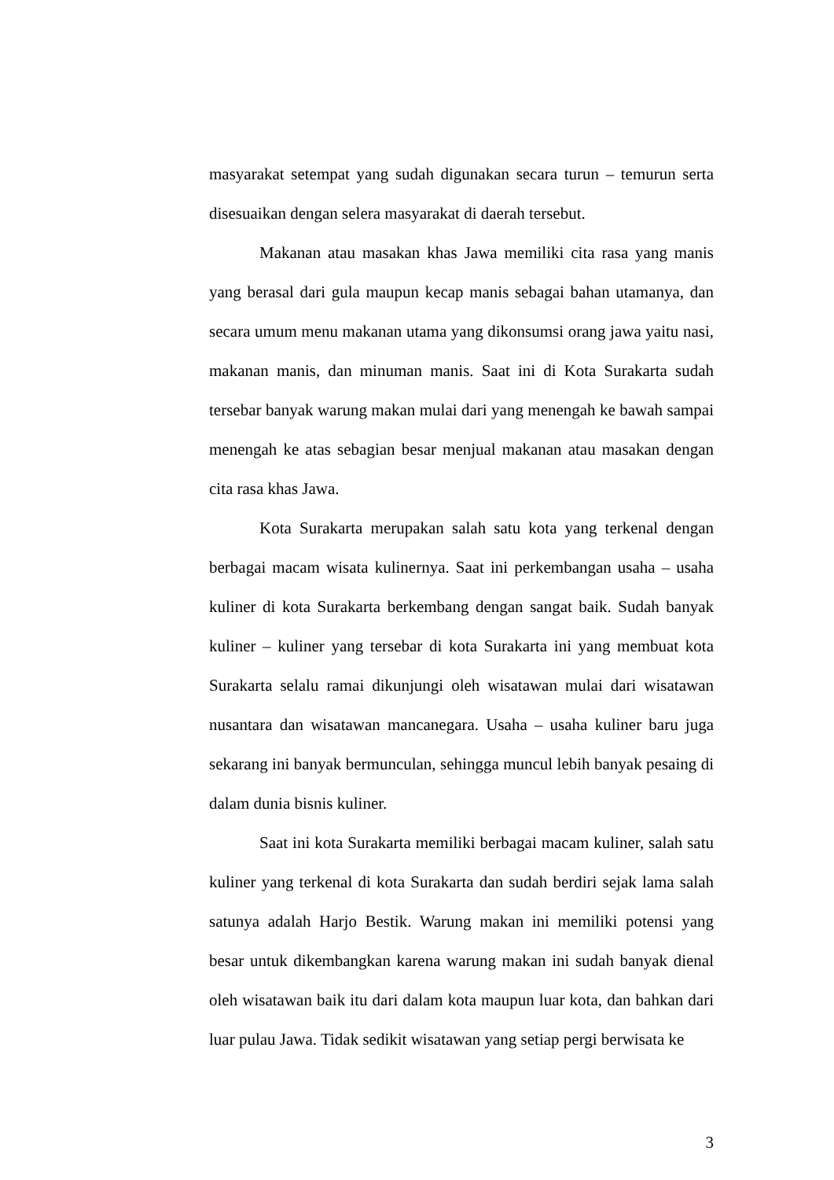masyarakat setempat yang sudah digunakan secara turun – temurun serta disesuaikan dengan selera masyarakat di daerah tersebut.
Makanan atau masakan khas Jawa memiliki cita rasa yang manis yang berasal dari gula maupun kecap manis sebagai bahan utamanya, dan secara umum menu makanan utama yang dikonsumsi orang jawa yaitu nasi, makanan manis, dan minuman manis. Saat ini di Kota Surakarta sudah tersebar banyak warung makan mulai dari yang menengah ke bawah sampai menengah ke atas sebagian besar menjual makanan atau masakan dengan cita rasa khas Jawa.
Kota Surakarta merupakan salah satu kota yang terkenal dengan berbagai macam wisata kulinernya. Saat ini perkembangan usaha – usaha kuliner di kota Surakarta berkembang dengan sangat baik. Sudah banyak kuliner – kuliner yang tersebar di kota Surakarta ini yang membuat kota Surakarta selalu ramai dikunjungi oleh wisatawan mulai dari wisatawan nusantara dan wisatawan mancanegara. Usaha – usaha kuliner baru juga sekarang ini banyak bermunculan, sehingga muncul lebih banyak pesaing di dalam dunia bisnis kuliner.
Saat ini kota Surakarta memiliki berbagai macam kuliner, salah satu kuliner yang terkenal di kota Surakarta dan sudah berdiri sejak lama salah satunya adalah Harjo Bestik. Warung makan ini memiliki potensi yang besar untuk dikembangkan karena warung makan ini sudah banyak dienal oleh wisatawan baik itu dari dalam kota maupun luar kota, dan bahkan dari luar pulau Jawa. Tidak sedikit wisatawan yang setiap pergi berwisata ke
3